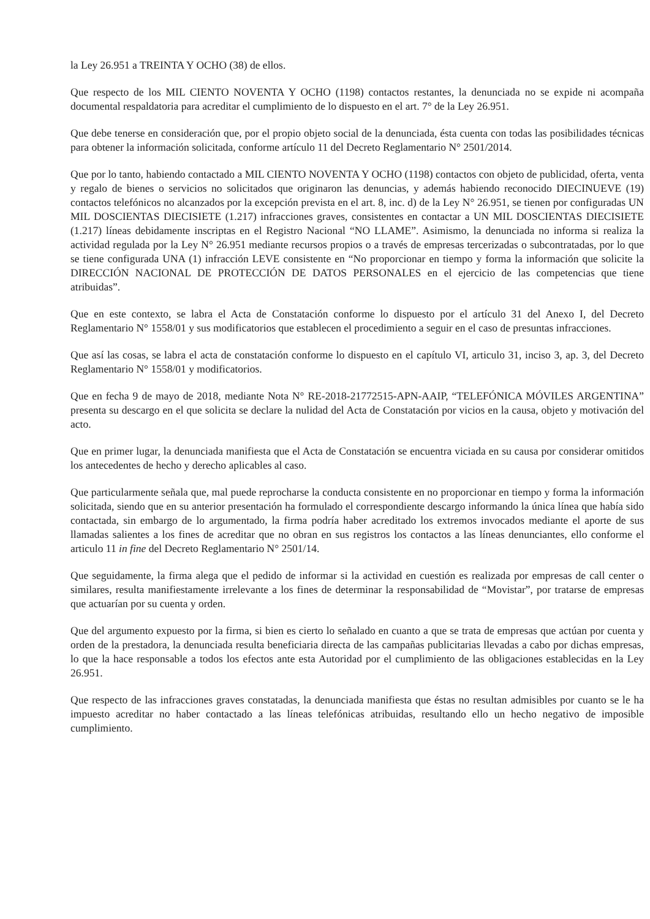la Ley 26.951 a TREINTA Y OCHO (38) de ellos.
Que respecto de los MIL CIENTO NOVENTA Y OCHO (1198) contactos restantes, la denunciada no se expide ni acompaña documental respaldatoria para acreditar el cumplimiento de lo dispuesto en el art. 7° de la Ley 26.951.
Que debe tenerse en consideración que, por el propio objeto social de la denunciada, ésta cuenta con todas las posibilidades técnicas para obtener la información solicitada, conforme artículo 11 del Decreto Reglamentario N° 2501/2014.
Que por lo tanto, habiendo contactado a MIL CIENTO NOVENTA Y OCHO (1198) contactos con objeto de publicidad, oferta, venta y regalo de bienes o servicios no solicitados que originaron las denuncias, y además habiendo reconocido DIECINUEVE (19) contactos telefónicos no alcanzados por la excepción prevista en el art. 8, inc. d) de la Ley N° 26.951, se tienen por configuradas UN MIL DOSCIENTAS DIECISIETE (1.217) infracciones graves, consistentes en contactar a UN MIL DOSCIENTAS DIECISIETE (1.217) líneas debidamente inscriptas en el Registro Nacional “NO LLAME”. Asimismo, la denunciada no informa si realiza la actividad regulada por la Ley N° 26.951 mediante recursos propios o a través de empresas tercerizadas o subcontratadas, por lo que se tiene configurada UNA (1) infracción LEVE consistente en “No proporcionar en tiempo y forma la información que solicite la DIRECCIÓN NACIONAL DE PROTECCIÓN DE DATOS PERSONALES en el ejercicio de las competencias que tiene atribuidas”.
Que en este contexto, se labra el Acta de Constatación conforme lo dispuesto por el artículo 31 del Anexo I, del Decreto Reglamentario N° 1558/01 y sus modificatorios que establecen el procedimiento a seguir en el caso de presuntas infracciones.
Que así las cosas, se labra el acta de constatación conforme lo dispuesto en el capítulo VI, articulo 31, inciso 3, ap. 3, del Decreto Reglamentario N° 1558/01 y modificatorios.
Que en fecha 9 de mayo de 2018, mediante Nota N° RE-2018-21772515-APN-AAIP, “TELEFÓNICA MÓVILES ARGENTINA” presenta su descargo en el que solicita se declare la nulidad del Acta de Constatación por vicios en la causa, objeto y motivación del acto.
Que en primer lugar, la denunciada manifiesta que el Acta de Constatación se encuentra viciada en su causa por considerar omitidos los antecedentes de hecho y derecho aplicables al caso.
Que particularmente señala que, mal puede reprocharse la conducta consistente en no proporcionar en tiempo y forma la información solicitada, siendo que en su anterior presentación ha formulado el correspondiente descargo informando la única línea que había sido contactada, sin embargo de lo argumentado, la firma podría haber acreditado los extremos invocados mediante el aporte de sus llamadas salientes a los fines de acreditar que no obran en sus registros los contactos a las líneas denunciantes, ello conforme el articulo 11 in fine del Decreto Reglamentario N° 2501/14.
Que seguidamente, la firma alega que el pedido de informar si la actividad en cuestión es realizada por empresas de call center o similares, resulta manifiestamente irrelevante a los fines de determinar la responsabilidad de “Movistar”, por tratarse de empresas que actuarían por su cuenta y orden.
Que del argumento expuesto por la firma, si bien es cierto lo señalado en cuanto a que se trata de empresas que actúan por cuenta y orden de la prestadora, la denunciada resulta beneficiaria directa de las campañas publicitarias llevadas a cabo por dichas empresas, lo que la hace responsable a todos los efectos ante esta Autoridad por el cumplimiento de las obligaciones establecidas en la Ley 26.951.
Que respecto de las infracciones graves constatadas, la denunciada manifiesta que éstas no resultan admisibles por cuanto se le ha impuesto acreditar no haber contactado a las líneas telefónicas atribuidas, resultando ello un hecho negativo de imposible cumplimiento.